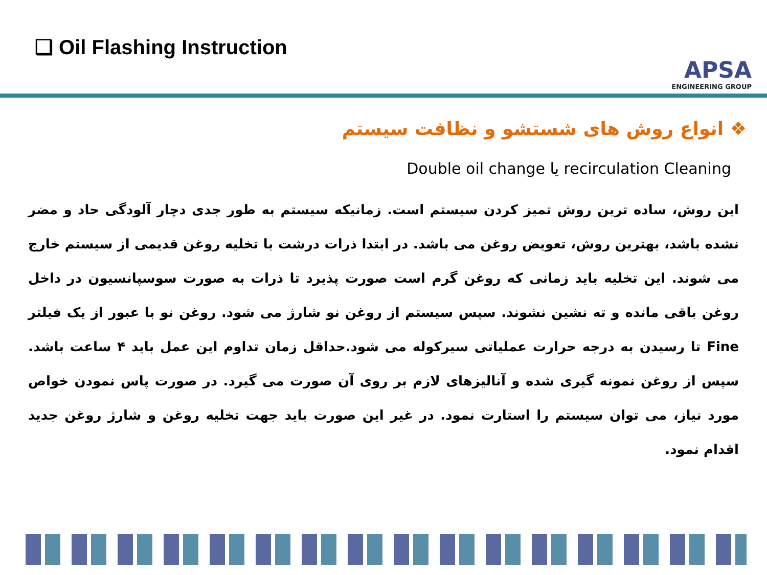❑ Oil Flashing Instruction
APSA
ENGINEERING GROUP
❖ انواع روش های شستشو و نظافت سیستم
recirculation Cleaning یا Double oil change
این روش، ساده ترین روش تمیز کردن سیستم است. زمانیکه سیستم به طور جدی دچار آلودگی حاد و مضر نشده باشد، بهترین روش، تعویض روغن می باشد. در ابتدا ذرات درشت با تخلیه روغن قدیمی از سیستم خارج می شوند. این تخلیه باید زمانی که روغن گرم است صورت پذیرد تا ذرات به صورت سوسپانسیون در داخل روغن باقی مانده و ته نشین نشوند. سپس سیستم از روغن نو شارژ می شود. روغن نو با عبور از یک فیلتر Fine تا رسیدن به درجه حرارت عملیاتی سیرکوله می شود.حداقل زمان تداوم این عمل باید ۴ ساعت باشد. سپس از روغن نمونه گیری شده و آنالیزهای لازم بر روی آن صورت می گیرد. در صورت پاس نمودن خواص مورد نیاز، می توان سیستم را استارت نمود. در غیر این صورت باید جهت تخلیه روغن و شارژ روغن جدید اقدام نمود.